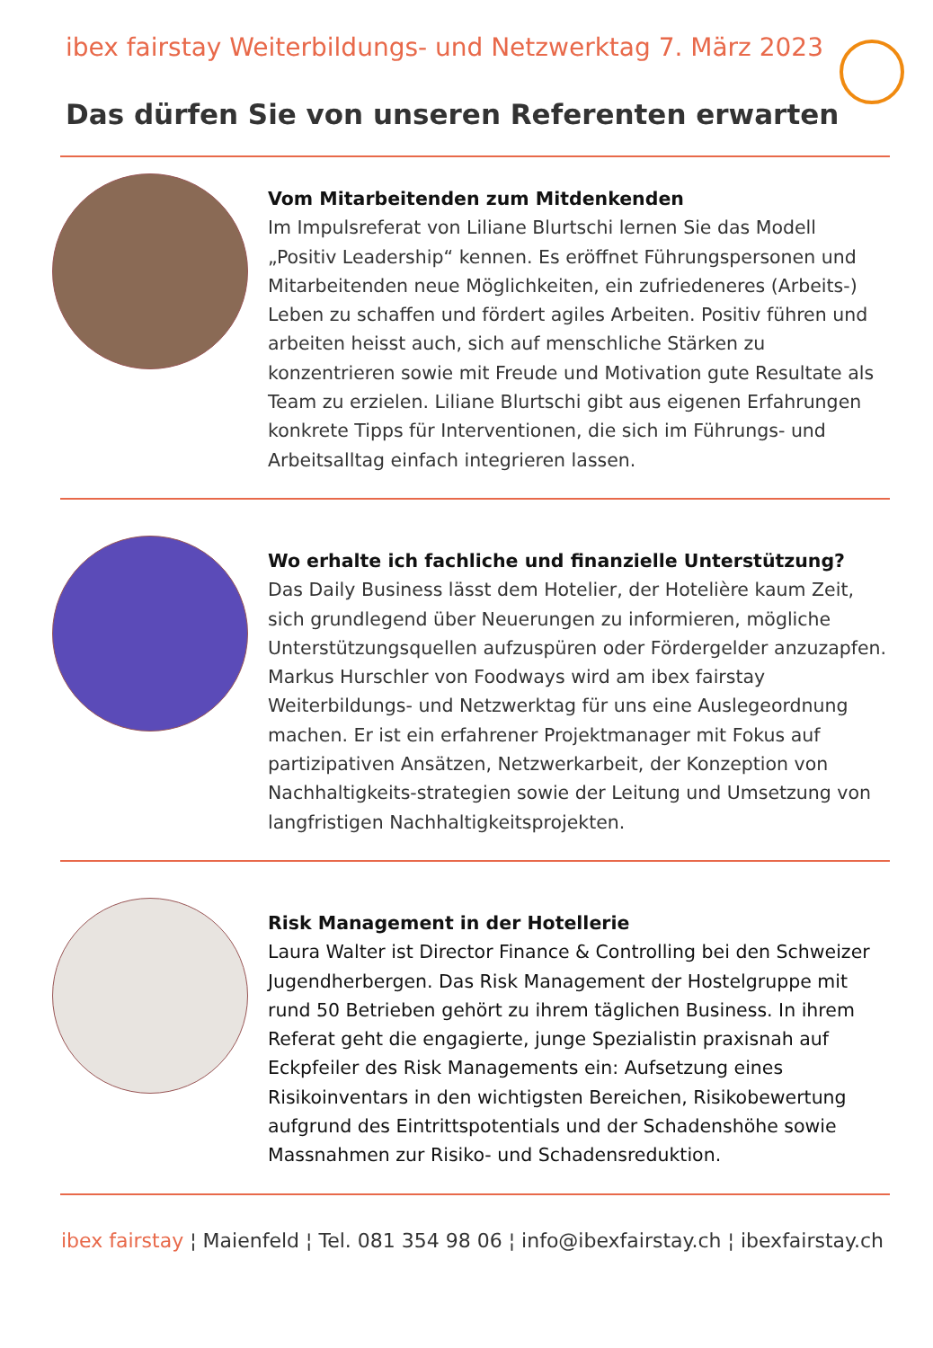ibex fairstay Weiterbildungs- und Netzwerktag 7. März 2023
Das dürfen Sie von unseren Referenten erwarten
Vom Mitarbeitenden zum Mitdenkenden
Im Impulsreferat von Liliane Blurtschi lernen Sie das Modell „Positiv Leadership“ kennen. Es eröffnet Führungspersonen und Mitarbeitenden neue Möglichkeiten, ein zufriedeneres (Arbeits-) Leben zu schaffen und fördert agiles Arbeiten. Positiv führen und arbeiten heisst auch, sich auf menschliche Stärken zu konzentrieren sowie mit Freude und Motivation gute Resultate als Team zu erzielen. Liliane Blurtschi gibt aus eigenen Erfahrungen konkrete Tipps für Interventionen, die sich im Führungs- und Arbeitsalltag einfach integrieren lassen.
Wo erhalte ich fachliche und finanzielle Unterstützung?
Das Daily Business lässt dem Hotelier, der Hotelière kaum Zeit, sich grundlegend über Neuerungen zu informieren, mögliche Unterstützungsquellen aufzuspüren oder Fördergelder anzuzapfen. Markus Hurschler von Foodways wird am ibex fairstay Weiterbildungs- und Netzwerktag für uns eine Auslegeordnung machen. Er ist ein erfahrener Projektmanager mit Fokus auf partizipativen Ansätzen, Netzwerkarbeit, der Konzeption von Nachhaltigkeits-strategien sowie der Leitung und Umsetzung von langfristigen Nachhaltigkeitsprojekten.
Risk Management in der Hotellerie
Laura Walter ist Director Finance & Controlling bei den Schweizer Jugendherbergen. Das Risk Management der Hostelgruppe mit rund 50 Betrieben gehört zu ihrem täglichen Business. In ihrem Referat geht die engagierte, junge Spezialistin praxisnah auf Eckpfeiler des Risk Managements ein: Aufsetzung eines Risikoinventars in den wichtigsten Bereichen, Risikobewertung aufgrund des Eintrittspotentials und der Schadenshöhe sowie Massnahmen zur Risiko- und Schadensreduktion.
ibex fairstay ¦ Maienfeld ¦ Tel. 081 354 98 06 ¦ info@ibexfairstay.ch ¦ ibexfairstay.ch